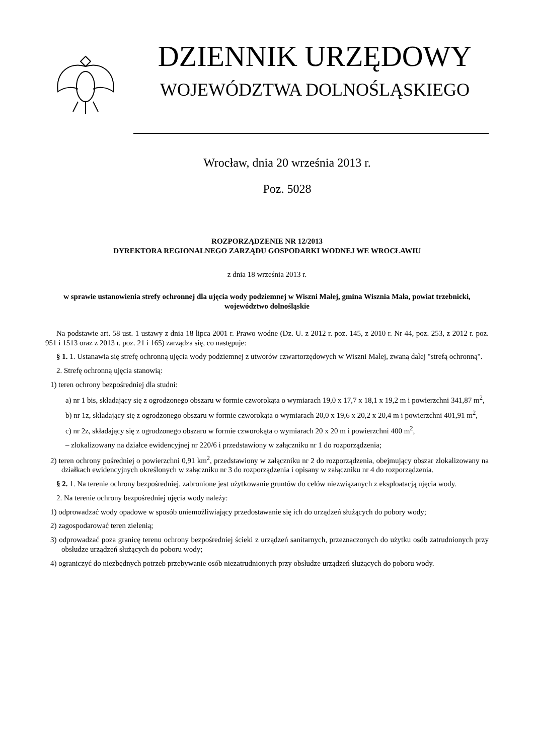DZIENNIK URZĘDOWY
WOJEWÓDZTWA DOLNOŚLĄSKIEGO
Wrocław, dnia 20 września 2013 r.
Poz. 5028
ROZPORZĄDZENIE NR 12/2013
DYREKTORA REGIONALNEGO ZARZĄDU GOSPODARKI WODNEJ WE WROCŁAWIU
z dnia 18 września 2013 r.
w sprawie ustanowienia strefy ochronnej dla ujęcia wody podziemnej w Wiszni Małej, gmina Wisznia Mała, powiat trzebnicki, województwo dolnośląskie
Na podstawie art. 58 ust. 1 ustawy z dnia 18 lipca 2001 r. Prawo wodne (Dz. U. z 2012 r. poz. 145, z 2010 r. Nr 44, poz. 253, z 2012 r. poz. 951 i 1513 oraz z 2013 r. poz. 21 i 165) zarządza się, co następuje:
§ 1. 1. Ustanawia się strefę ochronną ujęcia wody podziemnej z utworów czwartorzędowych w Wiszni Małej, zwaną dalej "strefą ochronną".
2. Strefę ochronną ujęcia stanowią:
1) teren ochrony bezpośredniej dla studni:
a) nr 1 bis, składający się z ogrodzonego obszaru w formie czworokąta o wymiarach 19,0 x 17,7 x 18,1 x 19,2 m i powierzchni 341,87 m<sup>2</sup>,
b) nr 1z, składający się z ogrodzonego obszaru w formie czworokąta o wymiarach 20,0 x 19,6 x 20,2 x 20,4 m i powierzchni 401,91 m<sup>2</sup>,
c) nr 2z, składający się z ogrodzonego obszaru w formie czworokąta o wymiarach 20 x 20 m i powierzchni 400 m<sup>2</sup>,
– zlokalizowany na działce ewidencyjnej nr 220/6 i przedstawiony w załączniku nr 1 do rozporządzenia;
2) teren ochrony pośredniej o powierzchni 0,91 km<sup>2</sup>, przedstawiony w załączniku nr 2 do rozporządzenia, obejmujący obszar zlokalizowany na działkach ewidencyjnych określonych w załączniku nr 3 do rozporządzenia i opisany w załączniku nr 4 do rozporządzenia.
§ 2. 1. Na terenie ochrony bezpośredniej, zabronione jest użytkowanie gruntów do celów niezwiązanych z eksploatacją ujęcia wody.
2. Na terenie ochrony bezpośredniej ujęcia wody należy:
1) odprowadzać wody opadowe w sposób uniemożliwiający przedostawanie się ich do urządzeń służących do pobory wody;
2) zagospodarować teren zielenią;
3) odprowadzać poza granicę terenu ochrony bezpośredniej ścieki z urządzeń sanitarnych, przeznaczonych do użytku osób zatrudnionych przy obsłudze urządzeń służących do poboru wody;
4) ograniczyć do niezbędnych potrzeb przebywanie osób niezatrudnionych przy obsłudze urządzeń służących do poboru wody.